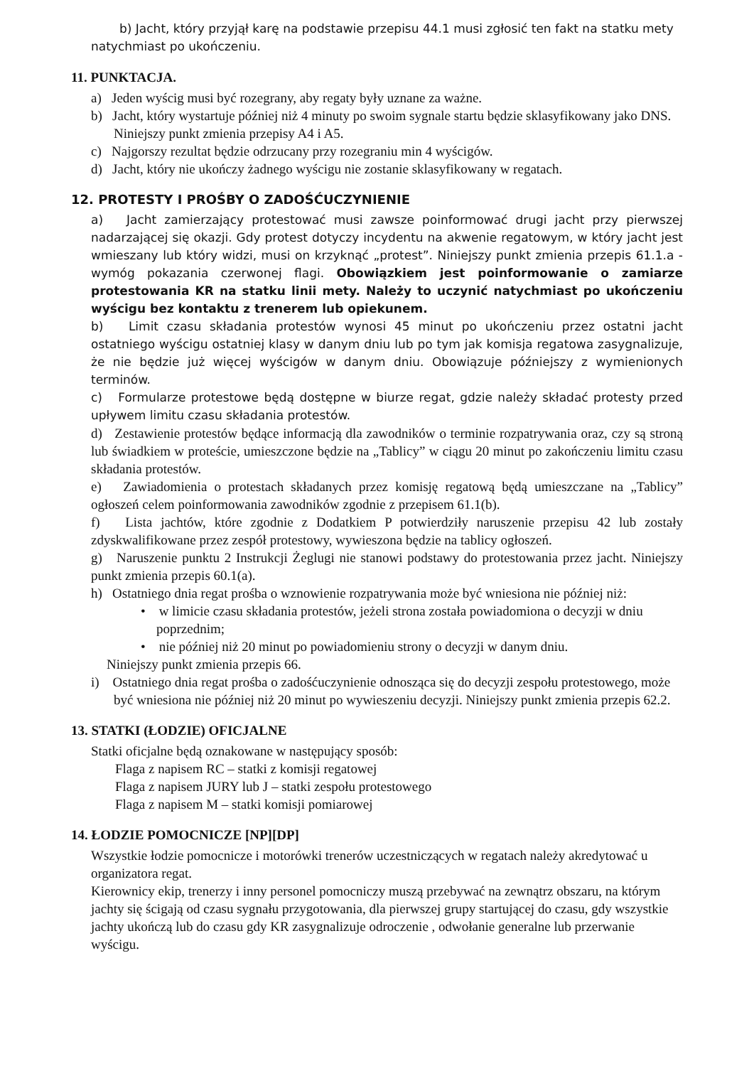b) Jacht, który przyjął karę na podstawie przepisu 44.1 musi zgłosić ten fakt na statku mety natychmiast po ukończeniu.
11. PUNKTACJA.
a) Jeden wyścig musi być rozegrany, aby regaty były uznane za ważne.
b) Jacht, który wystartuje później niż 4 minuty po swoim sygnale startu będzie sklasyfikowany jako DNS. Niniejszy punkt zmienia przepisy A4 i A5.
c) Najgorszy rezultat będzie odrzucany przy rozegraniu min 4 wyścigów.
d) Jacht, który nie ukończy żadnego wyścigu nie zostanie sklasyfikowany w regatach.
12. PROTESTY I PROŚBY O ZADOŚĆUCZYNIENIE
a) Jacht zamierzający protestować musi zawsze poinformować drugi jacht przy pierwszej nadarzającej się okazji. Gdy protest dotyczy incydentu na akwenie regatowym, w który jacht jest wmieszany lub który widzi, musi on krzyknąć „protest”. Niniejszy punkt zmienia przepis 61.1.a - wymóg pokazania czerwonej flagi. Obowiązkiem jest poinformowanie o zamiarze protestowania KR na statku linii mety. Należy to uczynić natychmiast po ukończeniu wyścigu bez kontaktu z trenerem lub opiekunem.
b) Limit czasu składania protestów wynosi 45 minut po ukończeniu przez ostatni jacht ostatniego wyścigu ostatniej klasy w danym dniu lub po tym jak komisja regatowa zasygnalizuje, że nie będzie już więcej wyścigów w danym dniu. Obowiązuje późniejszy z wymienionych terminów.
c) Formularze protestowe będą dostępne w biurze regat, gdzie należy składać protesty przed upływem limitu czasu składania protestów.
d) Zestawienie protestów będące informacją dla zawodników o terminie rozpatrywania oraz, czy są stroną lub świadkiem w proteście, umieszczone będzie na „Tablicy” w ciągu 20 minut po zakończeniu limitu czasu składania protestów.
e) Zawiadomienia o protestach składanych przez komisję regatową będą umieszczane na „Tablicy” ogłoszeń celem poinformowania zawodników zgodnie z przepisem 61.1(b).
f) Lista jachtów, które zgodnie z Dodatkiem P potwierdziły naruszenie przepisu 42 lub zostały zdyskwalifikowane przez zespół protestowy, wywieszona będzie na tablicy ogłoszeń.
g) Naruszenie punktu 2 Instrukcji Żeglugi nie stanowi podstawy do protestowania przez jacht. Niniejszy punkt zmienia przepis 60.1(a).
h) Ostatniego dnia regat prośba o wznowienie rozpatrywania może być wniesiona nie później niż:
• w limicie czasu składania protestów, jeżeli strona została powiadomiona o decyzji w dniu poprzednim;
• nie później niż 20 minut po powiadomieniu strony o decyzji w danym dniu.
Niniejszy punkt zmienia przepis 66.
i) Ostatniego dnia regat prośba o zadośćuczynienie odnosząca się do decyzji zespołu protestowego, może być wniesiona nie później niż 20 minut po wywieszeniu decyzji. Niniejszy punkt zmienia przepis 62.2.
13. STATKI (ŁODZIE) OFICJALNE
Statki oficjalne będą oznakowane w następujący sposób:
Flaga z napisem RC – statki z komisji regatowej
Flaga z napisem JURY lub J – statki zespołu protestowego
Flaga z napisem M – statki komisji pomiarowej
14. ŁODZIE POMOCNICZE [NP][DP]
Wszystkie łodzie pomocnicze i motorówki trenerów uczestniczących w regatach należy akredytować u organizatora regat.
Kierownicy ekip, trenerzy i inny personel pomocniczy muszą przebywać na zewnątrz obszaru, na którym jachty się ścigają od czasu sygnału przygotowania, dla pierwszej grupy startującej do czasu, gdy wszystkie jachty ukończą lub do czasu gdy KR zasygnalizuje odroczenie , odwołanie generalne lub przerwanie wyścigu.